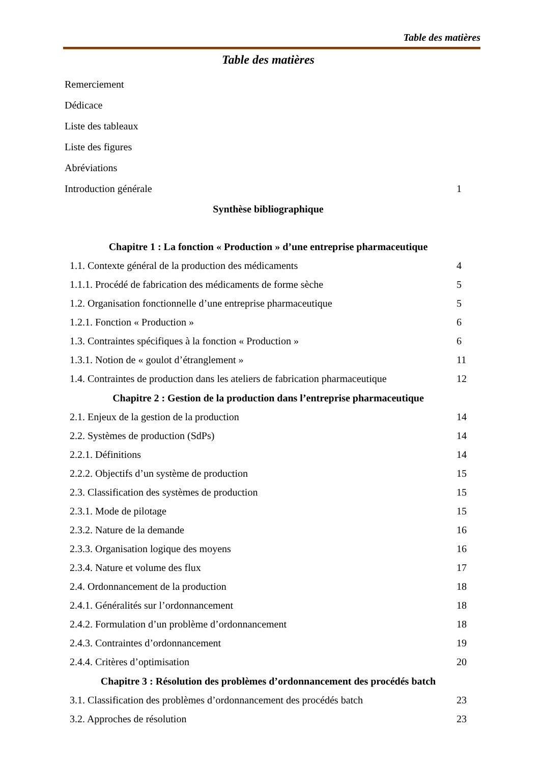Table des matières
Table des matières
Remerciement
Dédicace
Liste des tableaux
Liste des figures
Abréviations
Introduction générale 1
Synthèse bibliographique
Chapitre 1 : La fonction « Production » d’une entreprise pharmaceutique
1.1. Contexte général de la production des médicaments 4
1.1.1. Procédé de fabrication des médicaments de forme sèche 5
1.2. Organisation fonctionnelle d’une entreprise pharmaceutique 5
1.2.1. Fonction « Production » 6
1.3. Contraintes spécifiques à la fonction « Production » 6
1.3.1. Notion de « goulot d’étranglement » 11
1.4. Contraintes de production dans les ateliers de fabrication pharmaceutique 12
Chapitre 2 : Gestion de la production dans l’entreprise pharmaceutique
2.1. Enjeux de la gestion de la production 14
2.2. Systèmes de production (SdPs) 14
2.2.1. Définitions 14
2.2.2. Objectifs d’un système de production 15
2.3. Classification des systèmes de production 15
2.3.1. Mode de pilotage 15
2.3.2. Nature de la demande 16
2.3.3. Organisation logique des moyens 16
2.3.4. Nature et volume des flux 17
2.4. Ordonnancement de la production 18
2.4.1. Généralités sur l’ordonnancement 18
2.4.2. Formulation d’un problème d’ordonnancement 18
2.4.3. Contraintes d’ordonnancement 19
2.4.4. Critères d’optimisation 20
Chapitre 3 : Résolution des problèmes d’ordonnancement des procédés batch
3.1. Classification des problèmes d’ordonnancement des procédés batch 23
3.2. Approches de résolution 23